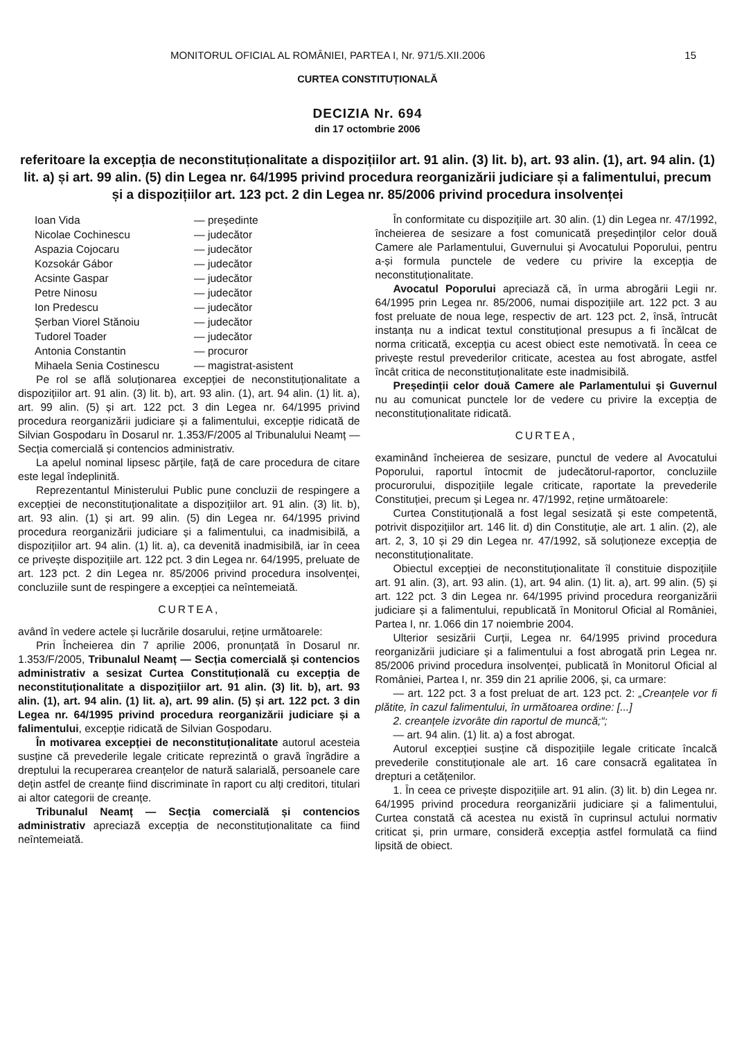MONITORUL OFICIAL AL ROMÂNIEI, PARTEA I, Nr. 971/5.XII.2006 15
CURTEA CONSTITUȚIONALĂ
DECIZIA Nr. 694
din 17 octombrie 2006
referitoare la excepția de neconstituționalitate a dispozițiilor art. 91 alin. (3) lit. b), art. 93 alin. (1), art. 94 alin. (1) lit. a) și art. 99 alin. (5) din Legea nr. 64/1995 privind procedura reorganizării judiciare și a falimentului, precum și a dispozițiilor art. 123 pct. 2 din Legea nr. 85/2006 privind procedura insolvenței
| Ioan Vida | — președinte |
| Nicolae Cochinescu | — judecător |
| Aspazia Cojocaru | — judecător |
| Kozsokár Gábor | — judecător |
| Acsinte Gaspar | — judecător |
| Petre Ninosu | — judecător |
| Ion Predescu | — judecător |
| Șerban Viorel Stănoiu | — judecător |
| Tudorel Toader | — judecător |
| Antonia Constantin | — procuror |
| Mihaela Senia Costinescu | — magistrat-asistent |
Pe rol se află soluționarea excepției de neconstituționalitate a dispozițiilor art. 91 alin. (3) lit. b), art. 93 alin. (1), art. 94 alin. (1) lit. a), art. 99 alin. (5) și art. 122 pct. 3 din Legea nr. 64/1995 privind procedura reorganizării judiciare și a falimentului, excepție ridicată de Silvian Gospodaru în Dosarul nr. 1.353/F/2005 al Tribunalului Neamț — Secția comercială și contencios administrativ.
La apelul nominal lipsesc părțile, față de care procedura de citare este legal îndeplinită.
Reprezentantul Ministerului Public pune concluzii de respingere a excepției de neconstituționalitate a dispozițiilor art. 91 alin. (3) lit. b), art. 93 alin. (1) și art. 99 alin. (5) din Legea nr. 64/1995 privind procedura reorganizării judiciare și a falimentului, ca inadmisibilă, a dispozițiilor art. 94 alin. (1) lit. a), ca devenită inadmisibilă, iar în ceea ce privește dispozițiile art. 122 pct. 3 din Legea nr. 64/1995, preluate de art. 123 pct. 2 din Legea nr. 85/2006 privind procedura insolvenței, concluziile sunt de respingere a excepției ca neîntemeiată.
CURTEA,
având în vedere actele și lucrările dosarului, reține următoarele:
Prin Încheierea din 7 aprilie 2006, pronunțată în Dosarul nr. 1.353/F/2005, Tribunalul Neamț — Secția comercială și contencios administrativ a sesizat Curtea Constituțională cu excepția de neconstituționalitate a dispozițiilor art. 91 alin. (3) lit. b), art. 93 alin. (1), art. 94 alin. (1) lit. a), art. 99 alin. (5) și art. 122 pct. 3 din Legea nr. 64/1995 privind procedura reorganizării judiciare și a falimentului, excepție ridicată de Silvian Gospodaru.
În motivarea excepției de neconstituționalitate autorul acesteia susține că prevederile legale criticate reprezintă o gravă îngrădire a dreptului la recuperarea creanțelor de natură salarială, persoanele care dețin astfel de creanțe fiind discriminate în raport cu alți creditori, titulari ai altor categorii de creanțe.
Tribunalul Neamț — Secția comercială și contencios administrativ apreciază excepția de neconstituționalitate ca fiind neîntemeiată.
În conformitate cu dispozițiile art. 30 alin. (1) din Legea nr. 47/1992, încheierea de sesizare a fost comunicată președinților celor două Camere ale Parlamentului, Guvernului și Avocatului Poporului, pentru a-și formula punctele de vedere cu privire la excepția de neconstituționalitate.
Avocatul Poporului apreciază că, în urma abrogării Legii nr. 64/1995 prin Legea nr. 85/2006, numai dispozițiile art. 122 pct. 3 au fost preluate de noua lege, respectiv de art. 123 pct. 2, însă, întrucât instanța nu a indicat textul constituțional presupus a fi încălcat de norma criticată, excepția cu acest obiect este nemotivată. În ceea ce privește restul prevederilor criticate, acestea au fost abrogate, astfel încât critica de neconstituționalitate este inadmisibilă.
Președinții celor două Camere ale Parlamentului și Guvernul nu au comunicat punctele lor de vedere cu privire la excepția de neconstituționalitate ridicată.
CURTEA,
examinând încheierea de sesizare, punctul de vedere al Avocatului Poporului, raportul întocmit de judecătorul-raportor, concluziile procurorului, dispozițiile legale criticate, raportate la prevederile Constituției, precum și Legea nr. 47/1992, reține următoarele:
Curtea Constituțională a fost legal sesizată și este competentă, potrivit dispozițiilor art. 146 lit. d) din Constituție, ale art. 1 alin. (2), ale art. 2, 3, 10 și 29 din Legea nr. 47/1992, să soluționeze excepția de neconstituționalitate.
Obiectul excepției de neconstituționalitate îl constituie dispozițiile art. 91 alin. (3), art. 93 alin. (1), art. 94 alin. (1) lit. a), art. 99 alin. (5) și art. 122 pct. 3 din Legea nr. 64/1995 privind procedura reorganizării judiciare și a falimentului, republicată în Monitorul Oficial al României, Partea I, nr. 1.066 din 17 noiembrie 2004.
Ulterior sesizării Curții, Legea nr. 64/1995 privind procedura reorganizării judiciare și a falimentului a fost abrogată prin Legea nr. 85/2006 privind procedura insolvenței, publicată în Monitorul Oficial al României, Partea I, nr. 359 din 21 aprilie 2006, și, ca urmare:
— art. 122 pct. 3 a fost preluat de art. 123 pct. 2: „Creanțele vor fi plătite, în cazul falimentului, în următoarea ordine: [...]
2. creanțele izvorâte din raportul de muncă;“;
— art. 94 alin. (1) lit. a) a fost abrogat.
Autorul excepției susține că dispozițiile legale criticate încalcă prevederile constituționale ale art. 16 care consacră egalitatea în drepturi a cetățenilor.
1. În ceea ce privește dispozițiile art. 91 alin. (3) lit. b) din Legea nr. 64/1995 privind procedura reorganizării judiciare și a falimentului, Curtea constată că acestea nu există în cuprinsul actului normativ criticat și, prin urmare, consideră excepția astfel formulată ca fiind lipsită de obiect.